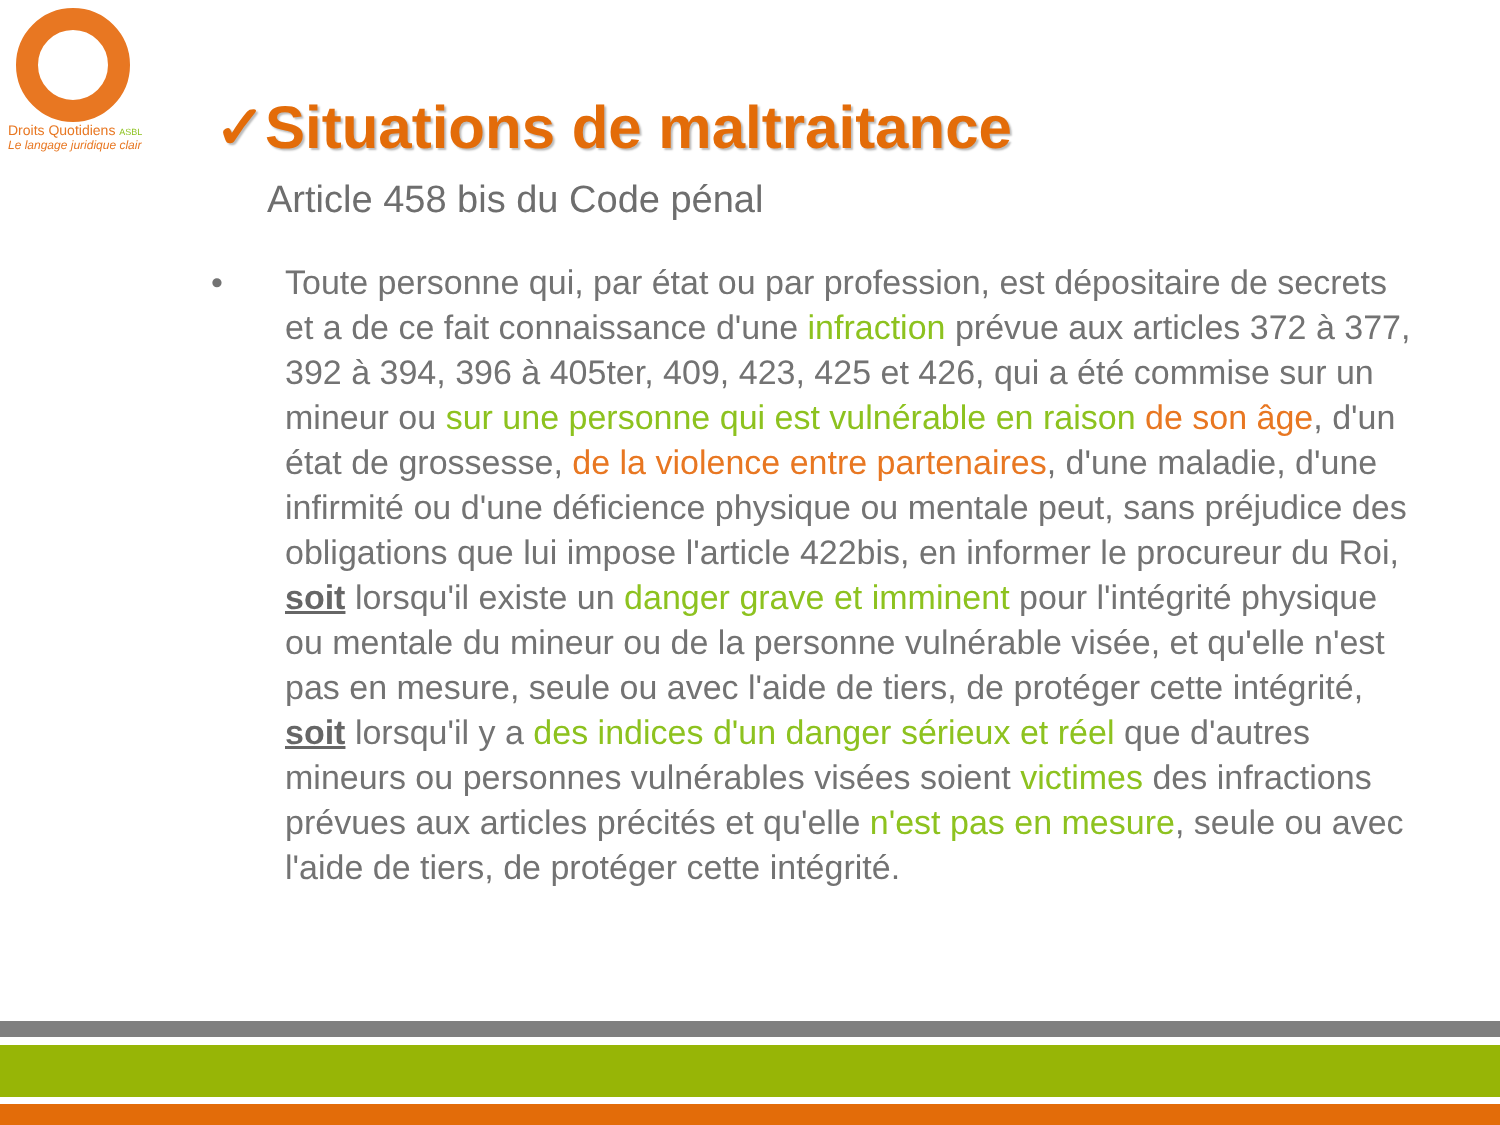Droits Quotidiens ASBL
Le langage juridique clair
✓Situations de maltraitance
Article 458 bis du Code pénal
• Toute personne qui, par état ou par profession, est dépositaire de secrets et a de ce fait connaissance d'une infraction prévue aux articles 372 à 377, 392 à 394, 396 à 405ter, 409, 423, 425 et 426, qui a été commise sur un mineur ou sur une personne qui est vulnérable en raison de son âge, d'un état de grossesse, de la violence entre partenaires, d'une maladie, d'une infirmité ou d'une déficience physique ou mentale peut, sans préjudice des obligations que lui impose l'article 422bis, en informer le procureur du Roi, soit lorsqu'il existe un danger grave et imminent pour l'intégrité physique ou mentale du mineur ou de la personne vulnérable visée, et qu'elle n'est pas en mesure, seule ou avec l'aide de tiers, de protéger cette intégrité, soit lorsqu'il y a des indices d'un danger sérieux et réel que d'autres mineurs ou personnes vulnérables visées soient victimes des infractions prévues aux articles précités et qu'elle n'est pas en mesure, seule ou avec l'aide de tiers, de protéger cette intégrité.